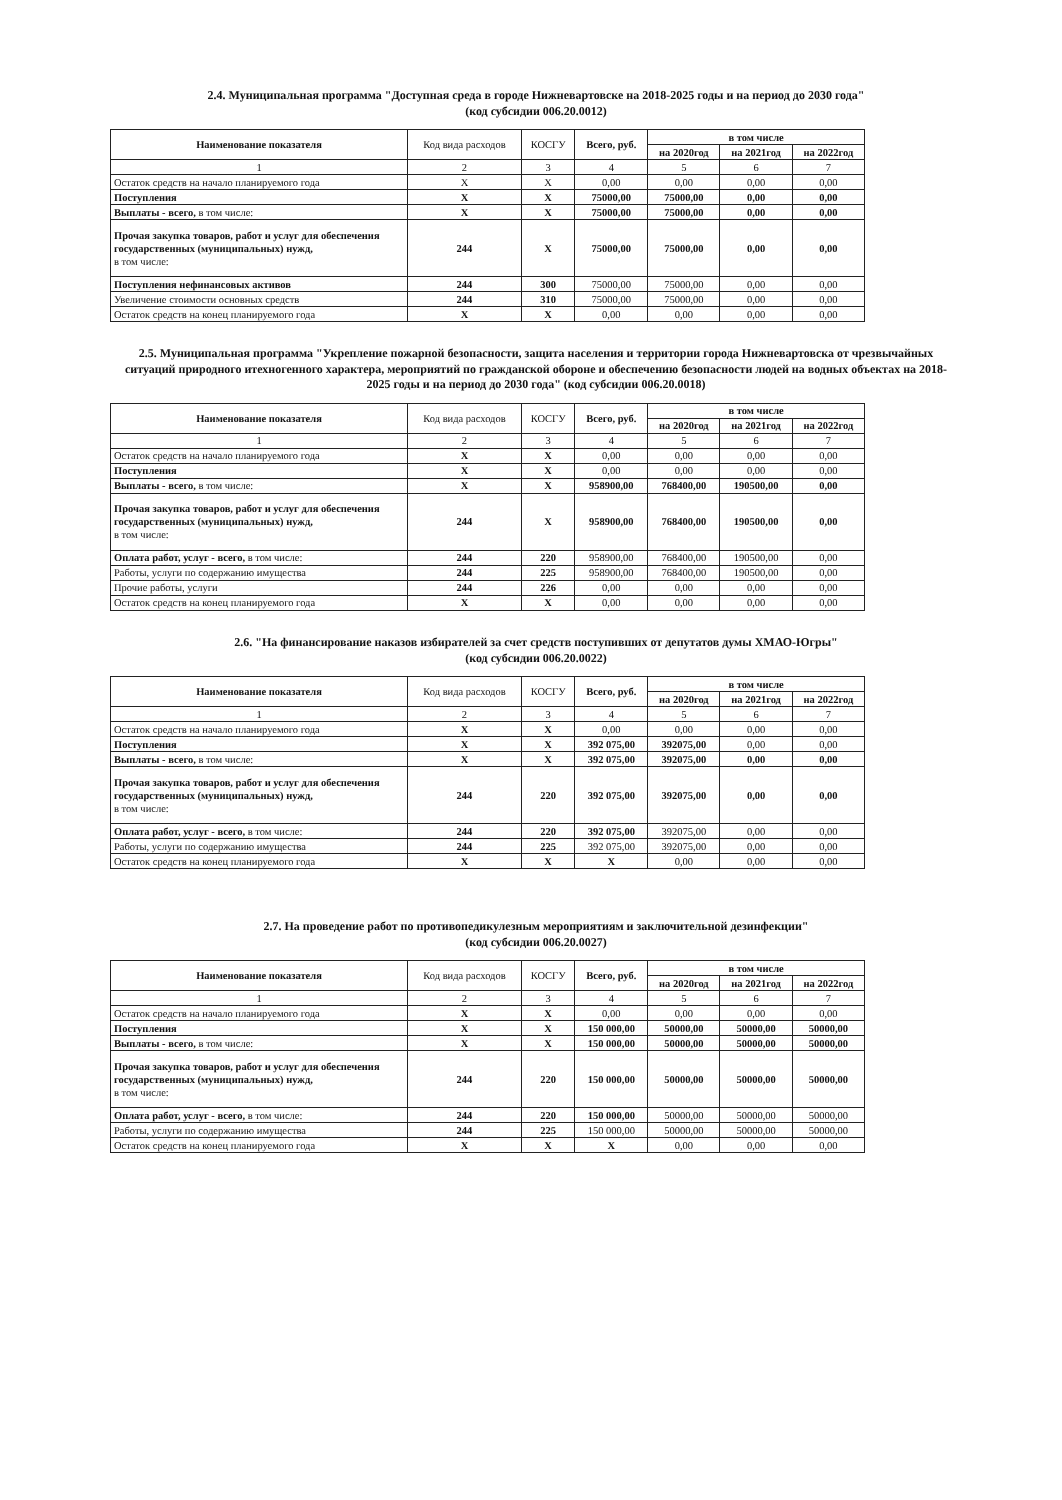2.4. Муниципальная программа "Доступная среда в городе Нижневартовске на 2018-2025 годы и на период до 2030 года"
(код субсидии 006.20.0012)
| Наименование показателя | Код вида расходов | КОСГУ | Всего, руб. | в том числе | | |
| --- | --- | --- | --- | --- | --- | --- |
| | | | | на 2020год | на 2021год | на 2022год |
| 1 | 2 | 3 | 4 | 5 | 6 | 7 |
| Остаток средств на начало планируемого года | X | X | 0,00 | 0,00 | 0,00 | 0,00 |
| Поступления | X | X | 75000,00 | 75000,00 | 0,00 | 0,00 |
| Выплаты - всего, в том числе: | X | X | 75000,00 | 75000,00 | 0,00 | 0,00 |
| Прочая закупка товаров, работ и услуг для обеспечения государственных (муниципальных) нужд, в том числе: | 244 | X | 75000,00 | 75000,00 | 0,00 | 0,00 |
| Поступления нефинансовых активов | 244 | 300 | 75000,00 | 75000,00 | 0,00 | 0,00 |
| Увеличение стоимости основных средств | 244 | 310 | 75000,00 | 75000,00 | 0,00 | 0,00 |
| Остаток средств на конец планируемого года | X | X | 0,00 | 0,00 | 0,00 | 0,00 |
2.5. Муниципальная программа "Укрепление пожарной безопасности, защита населения и территории города Нижневартовска от чрезвычайных ситуаций природного итехногенного характера, мероприятий по гражданской обороне и обеспечению безопасности людей на водных объектах на 2018-2025 годы и на период до 2030 года" (код субсидии 006.20.0018)
| Наименование показателя | Код вида расходов | КОСГУ | Всего, руб. | в том числе | | |
| --- | --- | --- | --- | --- | --- | --- |
| | | | | на 2020год | на 2021год | на 2022год |
| 1 | 2 | 3 | 4 | 5 | 6 | 7 |
| Остаток средств на начало планируемого года | X | X | 0,00 | 0,00 | 0,00 | 0,00 |
| Поступления | X | X | 0,00 | 0,00 | 0,00 | 0,00 |
| Выплаты - всего, в том числе: | X | X | 958900,00 | 768400,00 | 190500,00 | 0,00 |
| Прочая закупка товаров, работ и услуг для обеспечения государственных (муниципальных) нужд, в том числе: | 244 | X | 958900,00 | 768400,00 | 190500,00 | 0,00 |
| Оплата работ, услуг - всего, в том числе: | 244 | 220 | 958900,00 | 768400,00 | 190500,00 | 0,00 |
| Работы, услуги по содержанию имущества | 244 | 225 | 958900,00 | 768400,00 | 190500,00 | 0,00 |
| Прочие работы, услуги | 244 | 226 | 0,00 | 0,00 | 0,00 | 0,00 |
| Остаток средств на конец планируемого года | X | X | 0,00 | 0,00 | 0,00 | 0,00 |
2.6. "На финансирование наказов избирателей за счет средств поступивших от депутатов думы ХМАО-Югры"
(код субсидии 006.20.0022)
| Наименование показателя | Код вида расходов | КОСГУ | Всего, руб. | в том числе | | |
| --- | --- | --- | --- | --- | --- | --- |
| | | | | на 2020год | на 2021год | на 2022год |
| 1 | 2 | 3 | 4 | 5 | 6 | 7 |
| Остаток средств на начало планируемого года | X | X | 0,00 | 0,00 | 0,00 | 0,00 |
| Поступления | X | X | 392 075,00 | 392075,00 | 0,00 | 0,00 |
| Выплаты - всего, в том числе: | X | X | 392 075,00 | 392075,00 | 0,00 | 0,00 |
| Прочая закупка товаров, работ и услуг для обеспечения государственных (муниципальных) нужд, в том числе: | 244 | 220 | 392 075,00 | 392075,00 | 0,00 | 0,00 |
| Оплата работ, услуг - всего, в том числе: | 244 | 220 | 392 075,00 | 392075,00 | 0,00 | 0,00 |
| Работы, услуги по содержанию имущества | 244 | 225 | 392 075,00 | 392075,00 | 0,00 | 0,00 |
| Остаток средств на конец планируемого года | X | X | X | 0,00 | 0,00 | 0,00 |
2.7. На проведение работ по противопедикулезным мероприятиям и заключительной дезинфекции"
(код субсидии 006.20.0027)
| Наименование показателя | Код вида расходов | КОСГУ | Всего, руб. | в том числе | | |
| --- | --- | --- | --- | --- | --- | --- |
| | | | | на 2020год | на 2021год | на 2022год |
| 1 | 2 | 3 | 4 | 5 | 6 | 7 |
| Остаток средств на начало планируемого года | X | X | 0,00 | 0,00 | 0,00 | 0,00 |
| Поступления | X | X | 150 000,00 | 50000,00 | 50000,00 | 50000,00 |
| Выплаты - всего, в том числе: | X | X | 150 000,00 | 50000,00 | 50000,00 | 50000,00 |
| Прочая закупка товаров, работ и услуг для обеспечения государственных (муниципальных) нужд, в том числе: | 244 | 220 | 150 000,00 | 50000,00 | 50000,00 | 50000,00 |
| Оплата работ, услуг - всего, в том числе: | 244 | 220 | 150 000,00 | 50000,00 | 50000,00 | 50000,00 |
| Работы, услуги по содержанию имущества | 244 | 225 | 150 000,00 | 50000,00 | 50000,00 | 50000,00 |
| Остаток средств на конец планируемого года | X | X | X | 0,00 | 0,00 | 0,00 |